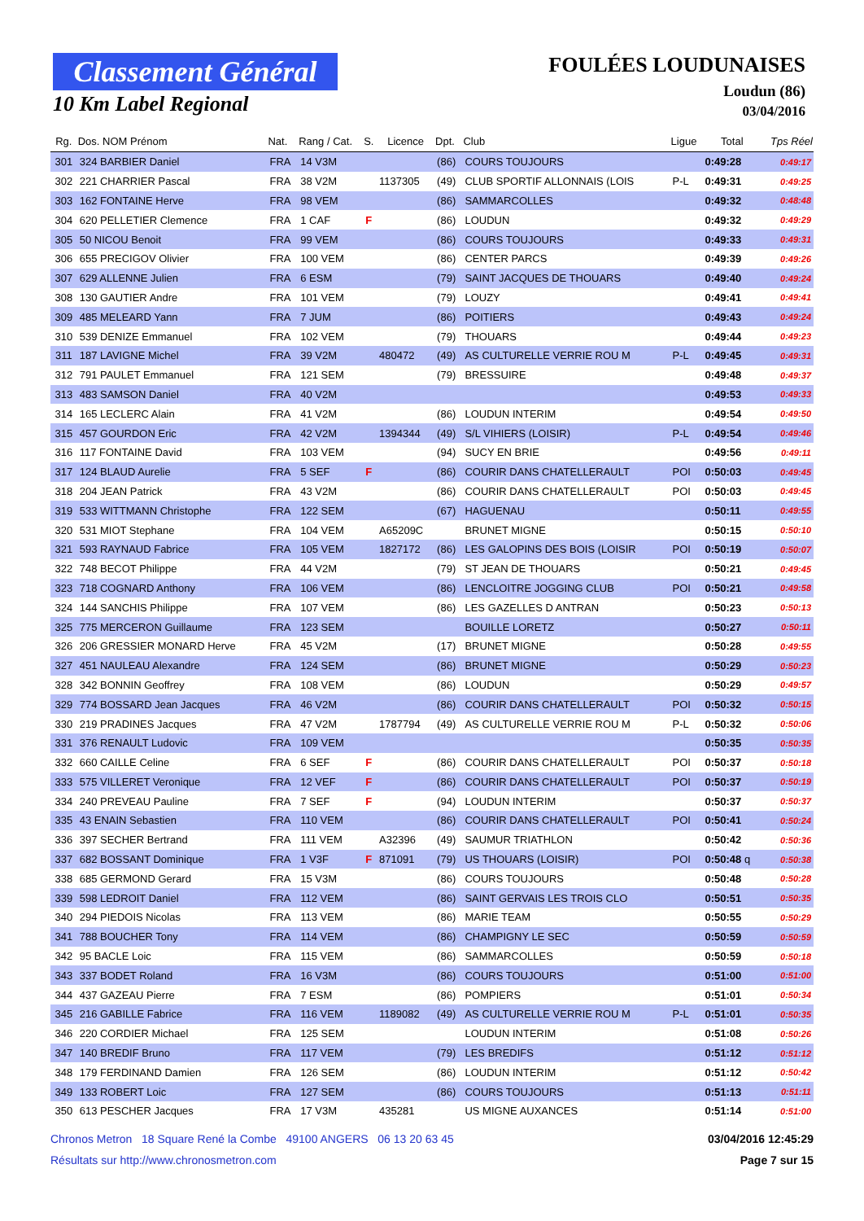Classement Général
10 Km Label Regional
FOULÉES LOUDUNAISES
Loudun (86)
03/04/2016
| Rg. | Dos. NOM Prénom | Nat. | Rang / Cat. | S. | Licence | Dpt. | Club | Ligue | Total | Tps Réel |
| --- | --- | --- | --- | --- | --- | --- | --- | --- | --- | --- |
| 301 | 324 BARBIER Daniel | FRA | 14 V3M | | | (86) | COURS TOUJOURS | | 0:49:28 | 0:49:17 |
| 302 | 221 CHARRIER Pascal | FRA | 38 V2M | | 1137305 | (49) | CLUB SPORTIF ALLONNAIS (LOIS | P-L | 0:49:31 | 0:49:25 |
| 303 | 162 FONTAINE Herve | FRA | 98 VEM | | | (86) | SAMMARCOLLES | | 0:49:32 | 0:48:48 |
| 304 | 620 PELLETIER Clemence | FRA | 1 CAF | F | | (86) | LOUDUN | | 0:49:32 | 0:49:29 |
| 305 | 50 NICOU Benoit | FRA | 99 VEM | | | (86) | COURS TOUJOURS | | 0:49:33 | 0:49:31 |
| 306 | 655 PRECIGOV Olivier | FRA | 100 VEM | | | (86) | CENTER PARCS | | 0:49:39 | 0:49:26 |
| 307 | 629 ALLENNE Julien | FRA | 6 ESM | | | (79) | SAINT JACQUES DE THOUARS | | 0:49:40 | 0:49:24 |
| 308 | 130 GAUTIER Andre | FRA | 101 VEM | | | (79) | LOUZY | | 0:49:41 | 0:49:41 |
| 309 | 485 MELEARD Yann | FRA | 7 JUM | | | (86) | POITIERS | | 0:49:43 | 0:49:24 |
| 310 | 539 DENIZE Emmanuel | FRA | 102 VEM | | | (79) | THOUARS | | 0:49:44 | 0:49:23 |
| 311 | 187 LAVIGNE Michel | FRA | 39 V2M | | 480472 | (49) | AS CULTURELLE VERRIE ROU M | P-L | 0:49:45 | 0:49:31 |
| 312 | 791 PAULET Emmanuel | FRA | 121 SEM | | | (79) | BRESSUIRE | | 0:49:48 | 0:49:37 |
| 313 | 483 SAMSON Daniel | FRA | 40 V2M | | | | | | 0:49:53 | 0:49:33 |
| 314 | 165 LECLERC Alain | FRA | 41 V2M | | | (86) | LOUDUN INTERIM | | 0:49:54 | 0:49:50 |
| 315 | 457 GOURDON Eric | FRA | 42 V2M | | 1394344 | (49) | S/L VIHIERS (LOISIR) | P-L | 0:49:54 | 0:49:46 |
| 316 | 117 FONTAINE David | FRA | 103 VEM | | | (94) | SUCY EN BRIE | | 0:49:56 | 0:49:11 |
| 317 | 124 BLAUD Aurelie | FRA | 5 SEF | F | | (86) | COURIR DANS CHATELLERAULT | POI | 0:50:03 | 0:49:45 |
| 318 | 204 JEAN Patrick | FRA | 43 V2M | | | (86) | COURIR DANS CHATELLERAULT | POI | 0:50:03 | 0:49:45 |
| 319 | 533 WITTMANN Christophe | FRA | 122 SEM | | | (67) | HAGUENAU | | 0:50:11 | 0:49:55 |
| 320 | 531 MIOT Stephane | FRA | 104 VEM | | A65209C | | BRUNET MIGNE | | 0:50:15 | 0:50:10 |
| 321 | 593 RAYNAUD Fabrice | FRA | 105 VEM | | 1827172 | (86) | LES GALOPINS DES BOIS (LOISIR | POI | 0:50:19 | 0:50:07 |
| 322 | 748 BECOT Philippe | FRA | 44 V2M | | | (79) | ST JEAN DE THOUARS | | 0:50:21 | 0:49:45 |
| 323 | 718 COGNARD Anthony | FRA | 106 VEM | | | (86) | LENCLOITRE JOGGING CLUB | POI | 0:50:21 | 0:49:58 |
| 324 | 144 SANCHIS Philippe | FRA | 107 VEM | | | (86) | LES GAZELLES D ANTRAN | | 0:50:23 | 0:50:13 |
| 325 | 775 MERCERON Guillaume | FRA | 123 SEM | | | | BOUILLE LORETZ | | 0:50:27 | 0:50:11 |
| 326 | 206 GRESSIER MONARD Herve | FRA | 45 V2M | | | (17) | BRUNET MIGNE | | 0:50:28 | 0:49:55 |
| 327 | 451 NAULEAU Alexandre | FRA | 124 SEM | | | (86) | BRUNET MIGNE | | 0:50:29 | 0:50:23 |
| 328 | 342 BONNIN Geoffrey | FRA | 108 VEM | | | (86) | LOUDUN | | 0:50:29 | 0:49:57 |
| 329 | 774 BOSSARD Jean Jacques | FRA | 46 V2M | | | (86) | COURIR DANS CHATELLERAULT | POI | 0:50:32 | 0:50:15 |
| 330 | 219 PRADINES Jacques | FRA | 47 V2M | | 1787794 | (49) | AS CULTURELLE VERRIE ROU M | P-L | 0:50:32 | 0:50:06 |
| 331 | 376 RENAULT Ludovic | FRA | 109 VEM | | | | | | 0:50:35 | 0:50:35 |
| 332 | 660 CAILLE Celine | FRA | 6 SEF | F | | (86) | COURIR DANS CHATELLERAULT | POI | 0:50:37 | 0:50:18 |
| 333 | 575 VILLERET Veronique | FRA | 12 VEF | F | | (86) | COURIR DANS CHATELLERAULT | POI | 0:50:37 | 0:50:19 |
| 334 | 240 PREVEAU Pauline | FRA | 7 SEF | F | | (94) | LOUDUN INTERIM | | 0:50:37 | 0:50:37 |
| 335 | 43 ENAIN Sebastien | FRA | 110 VEM | | | (86) | COURIR DANS CHATELLERAULT | POI | 0:50:41 | 0:50:24 |
| 336 | 397 SECHER Bertrand | FRA | 111 VEM | | A32396 | (49) | SAUMUR TRIATHLON | | 0:50:42 | 0:50:36 |
| 337 | 682 BOSSANT Dominique | FRA | 1 V3F | F | 871091 | (79) | US THOUARS (LOISIR) | POI | 0:50:48 q | 0:50:38 |
| 338 | 685 GERMOND Gerard | FRA | 15 V3M | | | (86) | COURS TOUJOURS | | 0:50:48 | 0:50:28 |
| 339 | 598 LEDROIT Daniel | FRA | 112 VEM | | | (86) | SAINT GERVAIS LES TROIS CLO | | 0:50:51 | 0:50:35 |
| 340 | 294 PIEDOIS Nicolas | FRA | 113 VEM | | | (86) | MARIE TEAM | | 0:50:55 | 0:50:29 |
| 341 | 788 BOUCHER Tony | FRA | 114 VEM | | | (86) | CHAMPIGNY LE SEC | | 0:50:59 | 0:50:59 |
| 342 | 95 BACLE Loic | FRA | 115 VEM | | | (86) | SAMMARCOLLES | | 0:50:59 | 0:50:18 |
| 343 | 337 BODET Roland | FRA | 16 V3M | | | (86) | COURS TOUJOURS | | 0:51:00 | 0:51:00 |
| 344 | 437 GAZEAU Pierre | FRA | 7 ESM | | | (86) | POMPIERS | | 0:51:01 | 0:50:34 |
| 345 | 216 GABILLE Fabrice | FRA | 116 VEM | | 1189082 | (49) | AS CULTURELLE VERRIE ROU M | P-L | 0:51:01 | 0:50:35 |
| 346 | 220 CORDIER Michael | FRA | 125 SEM | | | | LOUDUN INTERIM | | 0:51:08 | 0:50:26 |
| 347 | 140 BREDIF Bruno | FRA | 117 VEM | | | (79) | LES BREDIFS | | 0:51:12 | 0:51:12 |
| 348 | 179 FERDINAND Damien | FRA | 126 SEM | | | (86) | LOUDUN INTERIM | | 0:51:12 | 0:50:42 |
| 349 | 133 ROBERT Loic | FRA | 127 SEM | | | (86) | COURS TOUJOURS | | 0:51:13 | 0:51:11 |
| 350 | 613 PESCHER Jacques | FRA | 17 V3M | | 435281 | | US MIGNE AUXANCES | | 0:51:14 | 0:51:00 |
Chronos Metron 18 Square René la Combe 49100 ANGERS 06 13 20 63 45
03/04/2016 12:45:29
Résultats sur http://www.chronosmetron.com
Page 7 sur 15